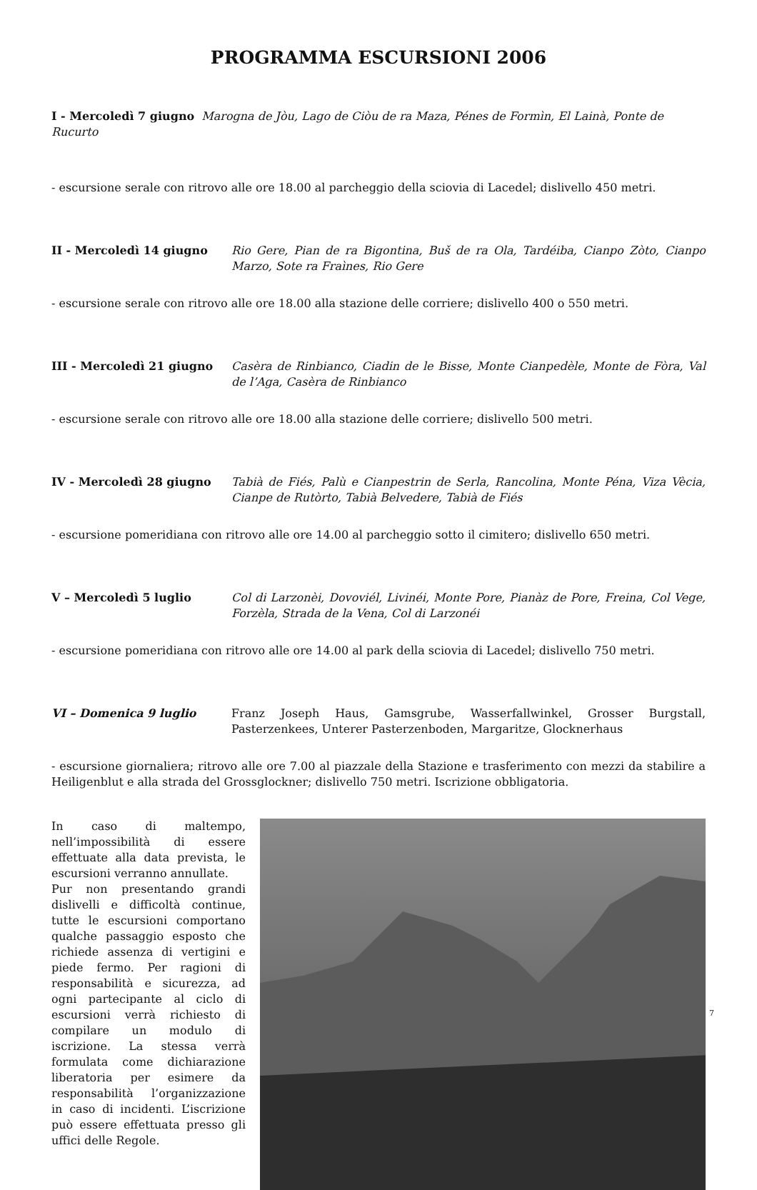PROGRAMMA ESCURSIONI 2006
I - Mercoledì 7 giugno Marogna de Jòu, Lago de Ciòu de ra Maza, Pénes de Formìn, El Lainà, Ponte de Rucurto
- escursione serale con ritrovo alle ore 18.00 al parcheggio della sciovia di Lacedel; dislivello 450 metri.
II - Mercoledì 14 giugno Rio Gere, Pian de ra Bigontina, Buš de ra Ola, Tardéiba, Cianpo Zòto, Cianpo Marzo, Sote ra Fraìnes, Rio Gere
- escursione serale con ritrovo alle ore 18.00 alla stazione delle corriere; dislivello 400 o 550 metri.
III - Mercoledì 21 giugno Casèra de Rinbianco, Ciadin de le Bisse, Monte Cianpedèle, Monte de Fòra, Val de l’Aga, Casèra de Rinbianco
- escursione serale con ritrovo alle ore 18.00 alla stazione delle corriere; dislivello 500 metri.
IV - Mercoledì 28 giugno Tabià de Fiés, Palù e Cianpestrin de Serla, Rancolina, Monte Péna, Viza Vècia, Cianpe de Rutòrto, Tabià Belvedere, Tabià de Fiés
- escursione pomeridiana con ritrovo alle ore 14.00 al parcheggio sotto il cimitero; dislivello 650 metri.
V – Mercoledì 5 luglio Col di Larzonèi, Dovoviél, Livinéi, Monte Pore, Pianàz de Pore, Freina, Col Vege, Forzèla, Strada de la Vena, Col di Larzonéi
- escursione pomeridiana con ritrovo alle ore 14.00 al park della sciovia di Lacedel; dislivello 750 metri.
VI – Domenica 9 luglio Franz Joseph Haus, Gamsgrube, Wasserfallwinkel, Grosser Burgstall, Pasterzenkees, Unterer Pasterzenboden, Margaritze, Glocknerhaus
- escursione giornaliera; ritrovo alle ore 7.00 al piazzale della Stazione e trasferimento con mezzi da stabilire a Heiligenblut e alla strada del Grossglockner; dislivello 750 metri. Iscrizione obbligatoria.
In caso di maltempo, nell’impossibilità di essere effettuate alla data prevista, le escursioni verranno annullate.
Pur non presentando grandi dislivelli e difficoltà continue, tutte le escursioni comportano qualche passaggio esposto che richiede assenza di vertigini e piede fermo. Per ragioni di responsabilità e sicurezza, ad ogni partecipante al ciclo di escursioni verrà richiesto di compilare un modulo di iscrizione. La stessa verrà formulata come dichiarazione liberatoria per esimere da responsabilità l’organizzazione in caso di incidenti. L’iscrizione può essere effettuata presso gli uffici delle Regole.
7